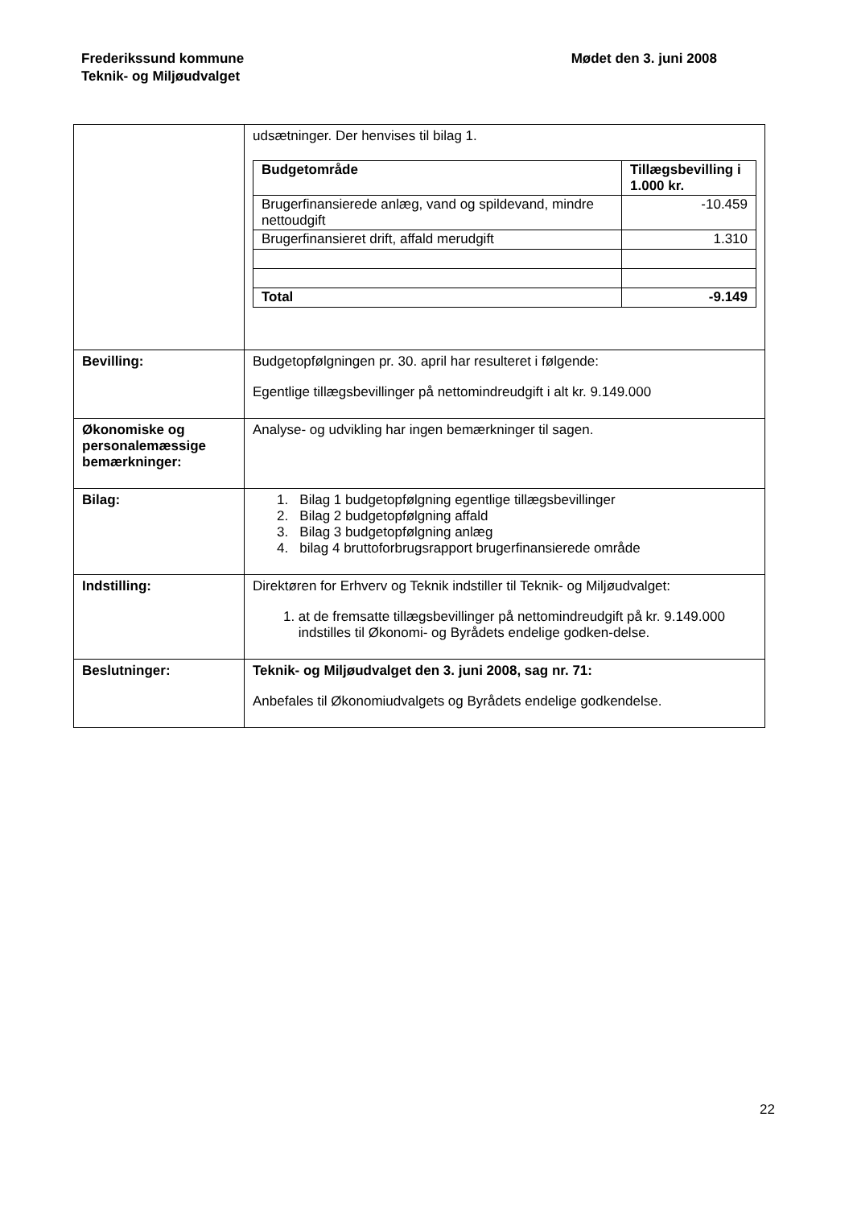Frederikssund kommune
Teknik- og Miljøudvalget
Mødet den 3. juni 2008
| | udsætninger. Der henvises til bilag 1. / Budgetområde / Tillægsbevilling i 1.000 kr. / / --- / --- / / Brugerfinansierede anlæg, vand og spildevand, mindre nettoudgift / -10.459 / / Brugerfinansieret drift, affald merudgift / 1.310 / / Total / -9.149 / |
| Bevilling: | Budgetopfølgningen pr. 30. april har resulteret i følgende: Egentlige tillægsbevillinger på nettomindreudgift i alt kr. 9.149.000 |
| Økonomiske og personalemæssige bemærkninger: | Analyse- og udvikling har ingen bemærkninger til sagen. |
| Bilag: | 1. Bilag 1 budgetopfølgning egentlige tillægsbevillinger 2. Bilag 2 budgetopfølgning affald 3. Bilag 3 budgetopfølgning anlæg 4. bilag 4 bruttoforbrugsrapport brugerfinansierede område |
| Indstilling: | Direktøren for Erhverv og Teknik indstiller til Teknik- og Miljøudvalget: 1. at de fremsatte tillægsbevillinger på nettomindreudgift på kr. 9.149.000 indstilles til Økonomi- og Byrådets endelige godken-delse. |
| Beslutninger: | Teknik- og Miljøudvalget den 3. juni 2008, sag nr. 71: Anbefales til Økonomiudvalgets og Byrådets endelige godkendelse. |
22